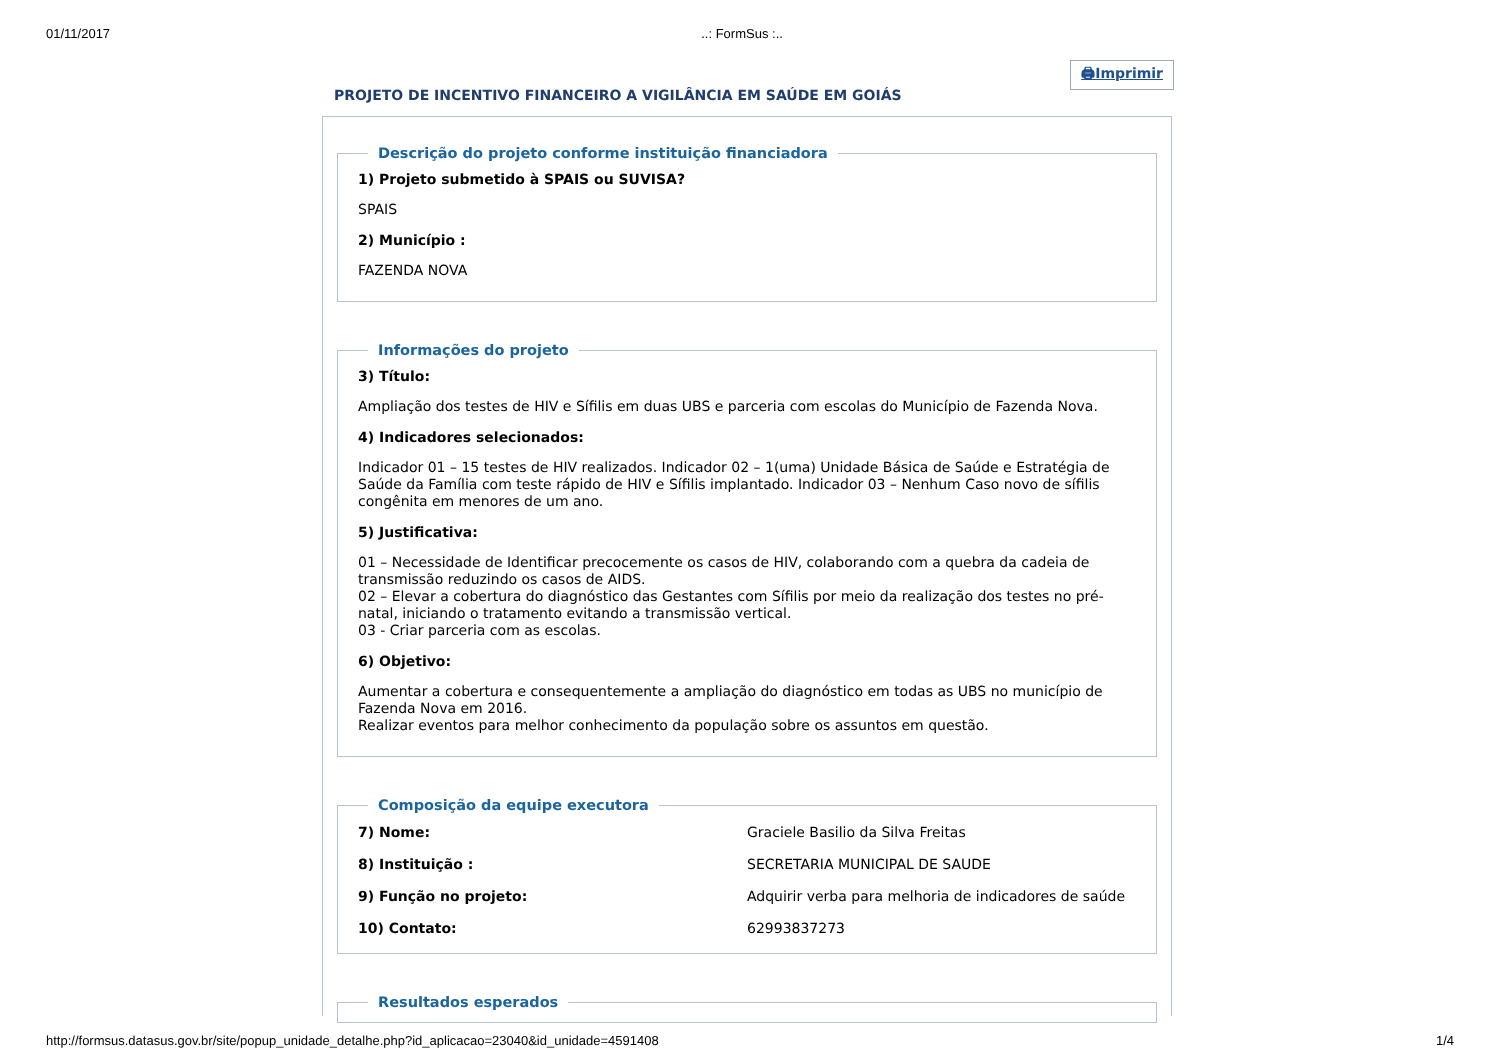01/11/2017..: FormSus :..
PROJETO DE INCENTIVO FINANCEIRO A VIGILÂNCIA EM SAÚDE EM GOIÁS
🖨Imprimir
Descrição do projeto conforme instituição financiadora
1) Projeto submetido à SPAIS ou SUVISA?
SPAIS
2) Município :
FAZENDA NOVA
Informações do projeto
3) Título:
Ampliação dos testes de HIV e Sífilis em duas UBS e parceria com escolas do Município de Fazenda Nova.
4) Indicadores selecionados:
Indicador 01 – 15 testes de HIV realizados. Indicador 02 – 1(uma) Unidade Básica de Saúde e Estratégia de Saúde da Família com teste rápido de HIV e Sífilis implantado. Indicador 03 – Nenhum Caso novo de sífilis congênita em menores de um ano.
5) Justificativa:
01 – Necessidade de Identificar precocemente os casos de HIV, colaborando com a quebra da cadeia de transmissão reduzindo os casos de AIDS.
02 – Elevar a cobertura do diagnóstico das Gestantes com Sífilis por meio da realização dos testes no pré-natal, iniciando o tratamento evitando a transmissão vertical.
03 - Criar parceria com as escolas.
6) Objetivo:
Aumentar a cobertura e consequentemente a ampliação do diagnóstico em todas as UBS no município de Fazenda Nova em 2016.
Realizar eventos para melhor conhecimento da população sobre os assuntos em questão.
Composição da equipe executora
| 7) Nome: | Graciele Basilio da Silva Freitas |
| 8) Instituição : | SECRETARIA MUNICIPAL DE SAUDE |
| 9) Função no projeto: | Adquirir verba para melhoria de indicadores de saúde |
| 10) Contato: | 62993837273 |
Resultados esperados
http://formsus.datasus.gov.br/site/popup_unidade_detalhe.php?id_aplicacao=23040&id_unidade=4591408 1/4